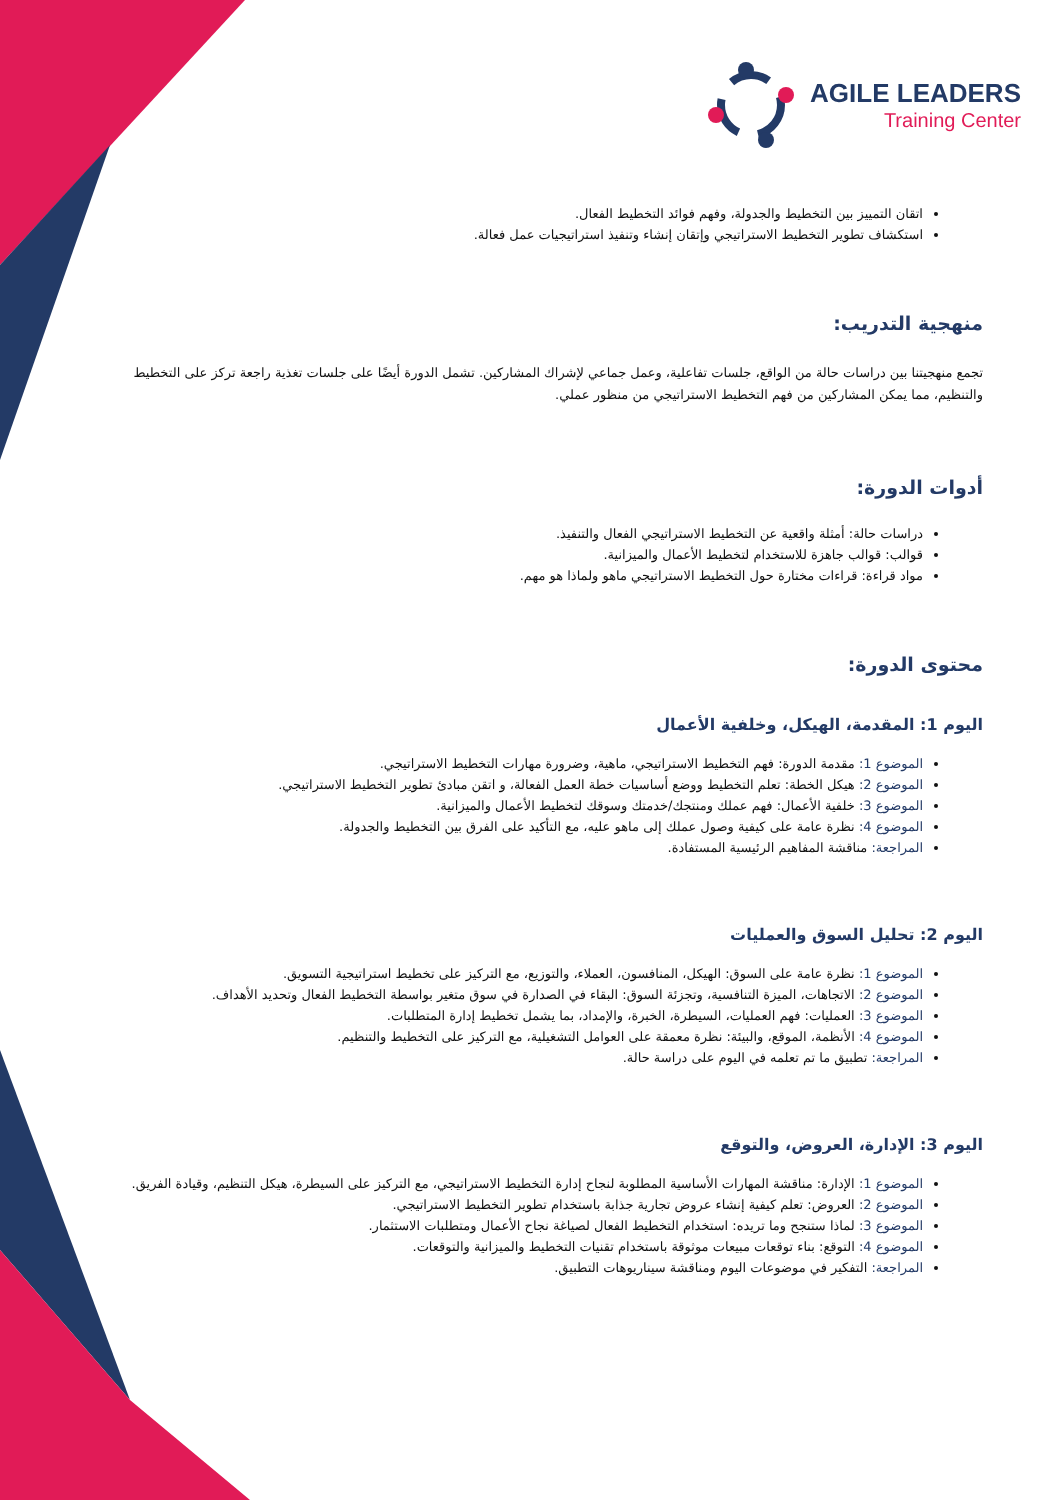AGILE LEADERS
Training Center
اتقان التمييز بين التخطيط والجدولة، وفهم فوائد التخطيط الفعال.
استكشاف تطوير التخطيط الاستراتيجي وإتقان إنشاء وتنفيذ استراتيجيات عمل فعالة.
منهجية التدريب:
تجمع منهجيتنا بين دراسات حالة من الواقع، جلسات تفاعلية، وعمل جماعي لإشراك المشاركين. تشمل الدورة أيضًا على جلسات تغذية راجعة تركز على التخطيط والتنظيم، مما يمكن المشاركين من فهم التخطيط الاستراتيجي من منظور عملي.
أدوات الدورة:
دراسات حالة: أمثلة واقعية عن التخطيط الاستراتيجي الفعال والتنفيذ.
قوالب: قوالب جاهزة للاستخدام لتخطيط الأعمال والميزانية.
مواد قراءة: قراءات مختارة حول التخطيط الاستراتيجي ماهو ولماذا هو مهم.
محتوى الدورة:
اليوم 1: المقدمة، الهيكل، وخلفية الأعمال
الموضوع 1: مقدمة الدورة: فهم التخطيط الاستراتيجي، ماهية، وضرورة مهارات التخطيط الاستراتيجي.
الموضوع 2: هيكل الخطة: تعلم التخطيط ووضع أساسيات خطة العمل الفعالة، و اتقن مبادئ تطوير التخطيط الاستراتيجي.
الموضوع 3: خلفية الأعمال: فهم عملك ومنتجك/خدمتك وسوقك لتخطيط الأعمال والميزانية.
الموضوع 4: نظرة عامة على كيفية وصول عملك إلى ماهو عليه، مع التأكيد على الفرق بين التخطيط والجدولة.
المراجعة: مناقشة المفاهيم الرئيسية المستفادة.
اليوم 2: تحليل السوق والعمليات
الموضوع 1: نظرة عامة على السوق: الهيكل، المنافسون، العملاء، والتوزيع، مع التركيز على تخطيط استراتيجية التسويق.
الموضوع 2: الاتجاهات، الميزة التنافسية، وتجزئة السوق: البقاء في الصدارة في سوق متغير بواسطة التخطيط الفعال وتحديد الأهداف.
الموضوع 3: العمليات: فهم العمليات، السيطرة، الخبرة، والإمداد، بما يشمل تخطيط إدارة المتطلبات.
الموضوع 4: الأنظمة، الموقع، والبيئة: نظرة معمقة على العوامل التشغيلية، مع التركيز على التخطيط والتنظيم.
المراجعة: تطبيق ما تم تعلمه في اليوم على دراسة حالة.
اليوم 3: الإدارة، العروض، والتوقع
الموضوع 1: الإدارة: مناقشة المهارات الأساسية المطلوبة لنجاح إدارة التخطيط الاستراتيجي، مع التركيز على السيطرة، هيكل التنظيم، وقيادة الفريق.
الموضوع 2: العروض: تعلم كيفية إنشاء عروض تجارية جذابة باستخدام تطوير التخطيط الاستراتيجي.
الموضوع 3: لماذا ستنجح وما تريده: استخدام التخطيط الفعال لصياغة نجاح الأعمال ومتطلبات الاستثمار.
الموضوع 4: التوقع: بناء توقعات مبيعات موثوقة باستخدام تقنيات التخطيط والميزانية والتوقعات.
المراجعة: التفكير في موضوعات اليوم ومناقشة سيناريوهات التطبيق.